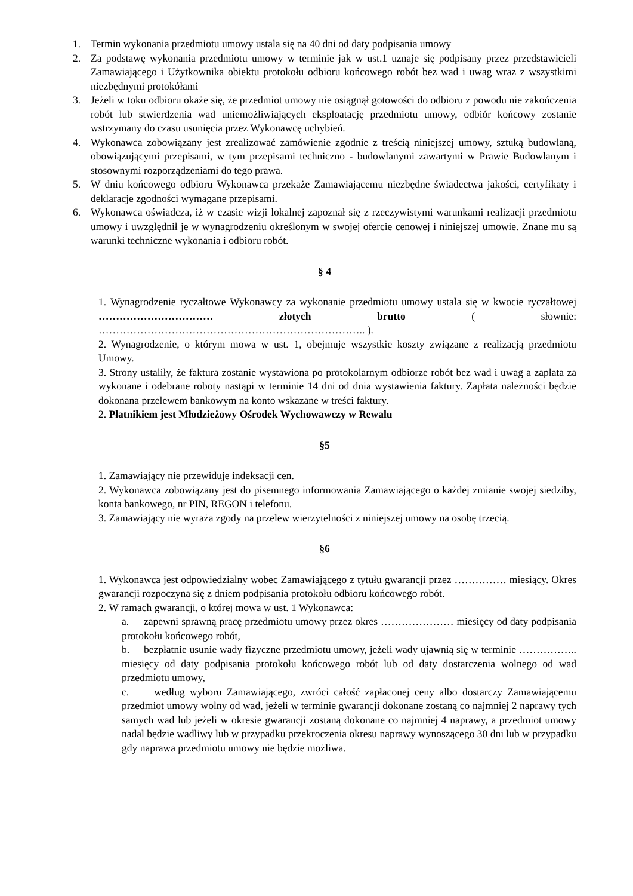1. Termin wykonania przedmiotu umowy ustala się na 40 dni od daty podpisania umowy
2. Za podstawę wykonania przedmiotu umowy w terminie jak w ust.1 uznaje się podpisany przez przedstawicieli Zamawiającego i Użytkownika obiektu protokołu odbioru końcowego robót bez wad i uwag wraz z wszystkimi niezbędnymi protokółami
3. Jeżeli w toku odbioru okaże się, że przedmiot umowy nie osiągnął gotowości do odbioru z powodu nie zakończenia robót lub stwierdzenia wad uniemożliwiających eksploatację przedmiotu umowy, odbiór końcowy zostanie wstrzymany do czasu usunięcia przez Wykonawcę uchybień.
4. Wykonawca zobowiązany jest zrealizować zamówienie zgodnie z treścią niniejszej umowy, sztuką budowlaną, obowiązującymi przepisami, w tym przepisami techniczno - budowlanymi zawartymi w Prawie Budowlanym i stosownymi rozporządzeniami do tego prawa.
5. W dniu końcowego odbioru Wykonawca przekaże Zamawiającemu niezbędne świadectwa jakości, certyfikaty i deklaracje zgodności wymagane przepisami.
6. Wykonawca oświadcza, iż w czasie wizji lokalnej zapoznał się z rzeczywistymi warunkami realizacji przedmiotu umowy i uwzględnił je w wynagrodzeniu określonym w swojej ofercie cenowej i niniejszej umowie. Znane mu są warunki techniczne wykonania i odbioru robót.
§ 4
1. Wynagrodzenie ryczałtowe Wykonawcy za wykonanie przedmiotu umowy ustala się w kwocie ryczałtowej …………………………… złotych brutto ( słownie: ………………………………………………………………….. ).
2. Wynagrodzenie, o którym mowa w ust. 1, obejmuje wszystkie koszty związane z realizacją przedmiotu Umowy.
3. Strony ustaliły, że faktura zostanie wystawiona po protokolarnym odbiorze robót bez wad i uwag a zapłata za wykonane i odebrane roboty nastąpi w terminie 14 dni od dnia wystawienia faktury. Zapłata należności będzie dokonana przelewem bankowym na konto wskazane w treści faktury.
2. Płatnikiem jest Młodzieżowy Ośrodek Wychowawczy w Rewalu
§5
1. Zamawiający nie przewiduje indeksacji cen.
2. Wykonawca zobowiązany jest do pisemnego informowania Zamawiającego o każdej zmianie swojej siedziby, konta bankowego, nr PIN, REGON i telefonu.
3. Zamawiający nie wyraża zgody na przelew wierzytelności z niniejszej umowy na osobę trzecią.
§6
1. Wykonawca jest odpowiedzialny wobec Zamawiającego z tytułu gwarancji przez …………… miesiący. Okres gwarancji rozpoczyna się z dniem podpisania protokołu odbioru końcowego robót.
2. W ramach gwarancji, o której mowa w ust. 1 Wykonawca:
a. zapewni sprawną pracę przedmiotu umowy przez okres ………………… miesięcy od daty podpisania protokołu końcowego robót,
b. bezpłatnie usunie wady fizyczne przedmiotu umowy, jeżeli wady ujawnią się w terminie …………….. miesięcy od daty podpisania protokołu końcowego robót lub od daty dostarczenia wolnego od wad przedmiotu umowy,
c. według wyboru Zamawiającego, zwróci całość zapłaconej ceny albo dostarczy Zamawiającemu przedmiot umowy wolny od wad, jeżeli w terminie gwarancji dokonane zostaną co najmniej 2 naprawy tych samych wad lub jeżeli w okresie gwarancji zostaną dokonane co najmniej 4 naprawy, a przedmiot umowy nadal będzie wadliwy lub w przypadku przekroczenia okresu naprawy wynoszącego 30 dni lub w przypadku gdy naprawa przedmiotu umowy nie będzie możliwa.